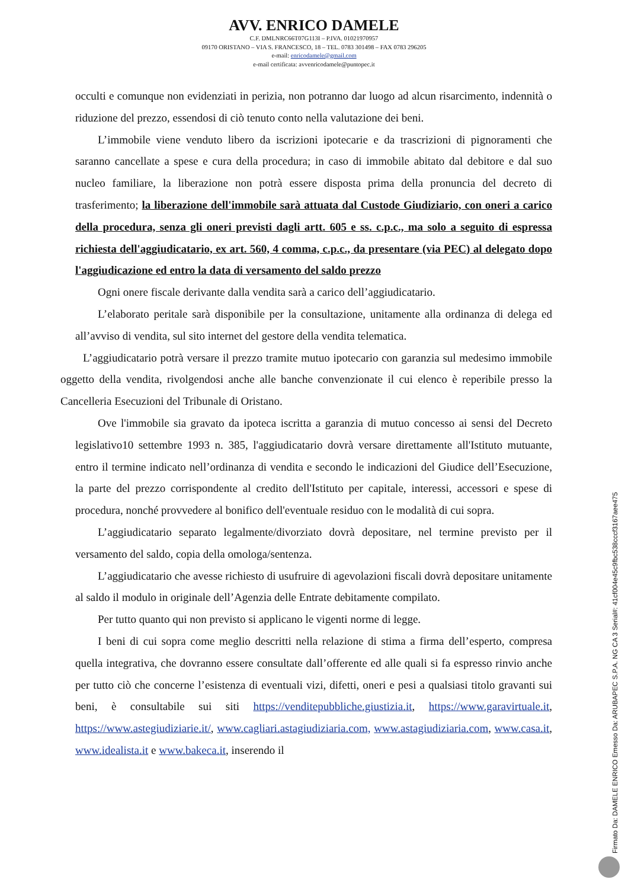AVV. ENRICO DAMELE
C.F. DMLNRC66T07G113I – P.IVA. 01021970957
09170 ORISTANO – VIA S. FRANCESCO, 18 – TEL. 0783 301498 – FAX 0783 296205
e-mail: enricodamele@gmail.com
e-mail certificata: avvenricodamele@puntopec.it
occulti e comunque non evidenziati in perizia, non potranno dar luogo ad alcun risarcimento, indennità o riduzione del prezzo, essendosi di ciò tenuto conto nella valutazione dei beni.
L’immobile viene venduto libero da iscrizioni ipotecarie e da trascrizioni di pignoramenti che saranno cancellate a spese e cura della procedura; in caso di immobile abitato dal debitore e dal suo nucleo familiare, la liberazione non potrà essere disposta prima della pronuncia del decreto di trasferimento; la liberazione dell'immobile sarà attuata dal Custode Giudiziario, con oneri a carico della procedura, senza gli oneri previsti dagli artt. 605 e ss. c.p.c., ma solo a seguito di espressa richiesta dell'aggiudicatario, ex art. 560, 4 comma, c.p.c., da presentare (via PEC) al delegato dopo l'aggiudicazione ed entro la data di versamento del saldo prezzo
Ogni onere fiscale derivante dalla vendita sarà a carico dell’aggiudicatario.
L’elaborato peritale sarà disponibile per la consultazione, unitamente alla ordinanza di delega ed all’avviso di vendita, sul sito internet del gestore della vendita telematica.
L’aggiudicatario potrà versare il prezzo tramite mutuo ipotecario con garanzia sul medesimo immobile oggetto della vendita, rivolgendosi anche alle banche convenzionate il cui elenco è reperibile presso la Cancelleria Esecuzioni del Tribunale di Oristano.
Ove l'immobile sia gravato da ipoteca iscritta a garanzia di mutuo concesso ai sensi del Decreto legislativo10 settembre 1993 n. 385, l'aggiudicatario dovrà versare direttamente all'Istituto mutuante, entro il termine indicato nell’ordinanza di vendita e secondo le indicazioni del Giudice dell’Esecuzione, la parte del prezzo corrispondente al credito dell'Istituto per capitale, interessi, accessori e spese di procedura, nonché provvedere al bonifico dell'eventuale residuo con le modalità di cui sopra.
L’aggiudicatario separato legalmente/divorziato dovrà depositare, nel termine previsto per il versamento del saldo, copia della omologa/sentenza.
L’aggiudicatario che avesse richiesto di usufruire di agevolazioni fiscali dovrà depositare unitamente al saldo il modulo in originale dell’Agenzia delle Entrate debitamente compilato.
Per tutto quanto qui non previsto si applicano le vigenti norme di legge.
I beni di cui sopra come meglio descritti nella relazione di stima a firma dell’esperto, compresa quella integrativa, che dovranno essere consultate dall’offerente ed alle quali si fa espresso rinvio anche per tutto ciò che concerne l’esistenza di eventuali vizi, difetti, oneri e pesi a qualsiasi titolo gravanti sui beni, è consultabile sui siti https://venditepubbliche.giustizia.it, https://www.garavirtuale.it, https://www.astegiudiziarie.it/, www.cagliari.astagiudiziaria.com, www.astagiudiziaria.com, www.casa.it, www.idealista.it e www.bakeca.it, inserendo il
Firmato Da: DAMELE ENRICO Emesso Da: ARUBAPEC S.P.A. NG CA 3 Serial#: 41cf004e45c9fbc538cccf3167aee475